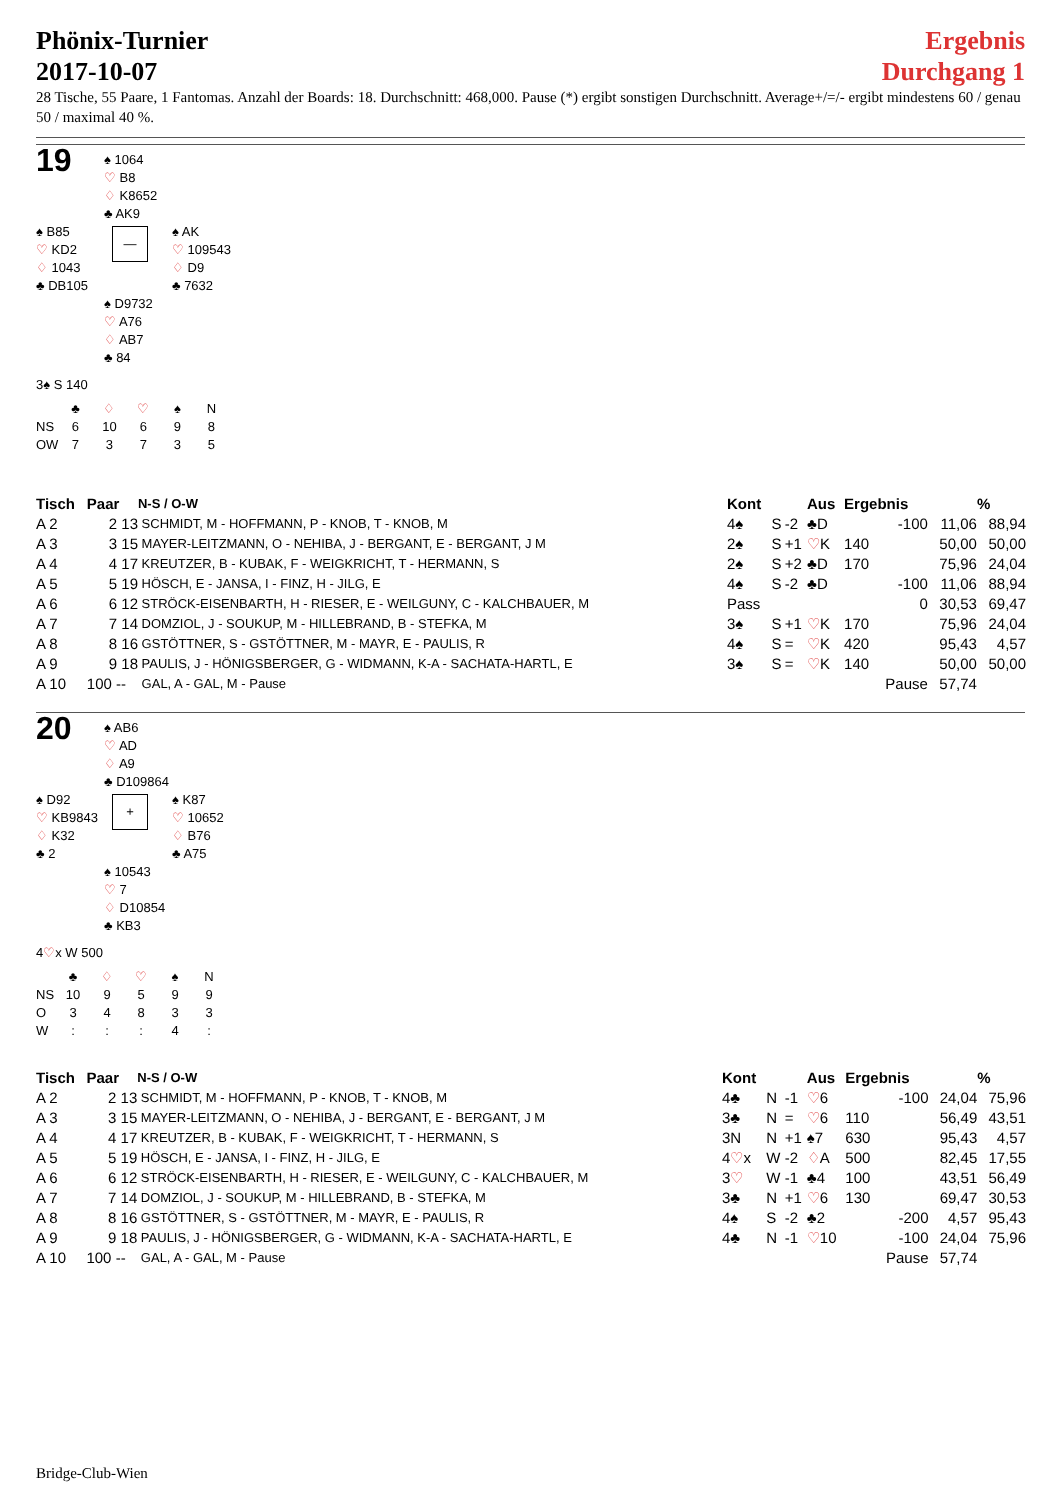Phönix-Turnier
2017-10-07
Ergebnis
Durchgang 1
28 Tische, 55 Paare, 1 Fantomas. Anzahl der Boards: 18. Durchschnitt: 468,000. Pause (*) ergibt sonstigen Durchschnitt. Average+/=/- ergibt mindestens 60 / genau 50 / maximal 40 %.
19
♠ 1064
♡ B8
♢ K8652
♣ AK9
♠ B85
♡ KD2
♢ 1043
♣ DB105
—
♠ AK
♡ 109543
♢ D9
♣ 7632
♠ D9732
♡ A76
♢ AB7
♣ 84
3♠ S 140
| | ♣ | ♢ | ♡ | ♠ | N |
| NS | 6 | 10 | 6 | 9 | 8 |
| OW | 7 | 3 | 7 | 3 | 5 |
| Tisch | Paar | N-S / O-W | Kont | | | Aus | Ergebnis | | % |
| --- | --- | --- | --- | --- | --- | --- | --- | --- | --- |
| A 2 | 2 13 | SCHMIDT, M - HOFFMANN, P - KNOB, T - KNOB, M | 4♠ | S | -2 | ♣D | -100 | 11,06 | 88,94 |
| A 3 | 3 15 | MAYER-LEITZMANN, O - NEHIBA, J - BERGANT, E - BERGANT, J M | 2♠ | S | +1 | ♡ K | 140 | 50,00 | 50,00 |
| A 4 | 4 17 | KREUTZER, B - KUBAK, F - WEIGKRICHT, T - HERMANN, S | 2♠ | S | +2 | ♣D | 170 | 75,96 | 24,04 |
| A 5 | 5 19 | HÖSCH, E - JANSA, I - FINZ, H - JILG, E | 4♠ | S | -2 | ♣D | -100 | 11,06 | 88,94 |
| A 6 | 6 12 | STRÖCK-EISENBARTH, H - RIESER, E - WEILGUNY, C - KALCHBAUER, M | Pass | | | | 0 | 30,53 | 69,47 |
| A 7 | 7 14 | DOMZIOL, J - SOUKUP, M - HILLEBRAND, B - STEFKA, M | 3♠ | S | +1 | ♡ K | 170 | 75,96 | 24,04 |
| A 8 | 8 16 | GSTÖTTNER, S - GSTÖTTNER, M - MAYR, E - PAULIS, R | 4♠ | S | = | ♡ K | 420 | 95,43 | 4,57 |
| A 9 | 9 18 | PAULIS, J - HÖNIGSBERGER, G - WIDMANN, K-A - SACHATA-HARTL, E | 3♠ | S | = | ♡ K | 140 | 50,00 | 50,00 |
| A 10 | 100 -- | GAL, A - GAL, M - Pause | | | | | Pause | 57,74 | |
20
♠ AB6
♡ AD
♢ A9
♣ D109864
♠ D92
♡ KB9843
♢ K32
♣ 2
+
♠ K87
♡ 10652
♢ B76
♣ A75
♠ 10543
♡ 7
♢ D10854
♣ KB3
4♡x W 500
| | ♣ | ♢ | ♡ | ♠ | N |
| NS | 10 | 9 | 5 | 9 | 9 |
| O | 3 | 4 | 8 | 3 | 3 |
| W | : | : | : | 4 | : |
| Tisch | Paar | N-S / O-W | Kont | | | Aus | Ergebnis | | % |
| --- | --- | --- | --- | --- | --- | --- | --- | --- | --- |
| A 2 | 2 13 | SCHMIDT, M - HOFFMANN, P - KNOB, T - KNOB, M | 4♣ | N | -1 | ♡ 6 | -100 | 24,04 | 75,96 |
| A 3 | 3 15 | MAYER-LEITZMANN, O - NEHIBA, J - BERGANT, E - BERGANT, J M | 3♣ | N | = | ♡ 6 | 110 | 56,49 | 43,51 |
| A 4 | 4 17 | KREUTZER, B - KUBAK, F - WEIGKRICHT, T - HERMANN, S | 3N | N | +1 | ♠7 | 630 | 95,43 | 4,57 |
| A 5 | 5 19 | HÖSCH, E - JANSA, I - FINZ, H - JILG, E | 4 ♡ x | W | -2 | ♢ A | 500 | 82,45 | 17,55 |
| A 6 | 6 12 | STRÖCK-EISENBARTH, H - RIESER, E - WEILGUNY, C - KALCHBAUER, M | 3 ♡ | W | -1 | ♣4 | 100 | 43,51 | 56,49 |
| A 7 | 7 14 | DOMZIOL, J - SOUKUP, M - HILLEBRAND, B - STEFKA, M | 3♣ | N | +1 | ♡ 6 | 130 | 69,47 | 30,53 |
| A 8 | 8 16 | GSTÖTTNER, S - GSTÖTTNER, M - MAYR, E - PAULIS, R | 4♠ | S | -2 | ♣2 | -200 | 4,57 | 95,43 |
| A 9 | 9 18 | PAULIS, J - HÖNIGSBERGER, G - WIDMANN, K-A - SACHATA-HARTL, E | 4♣ | N | -1 | ♡ 10 | -100 | 24,04 | 75,96 |
| A 10 | 100 -- | GAL, A - GAL, M - Pause | | | | | Pause | 57,74 | |
Bridge-Club-Wien